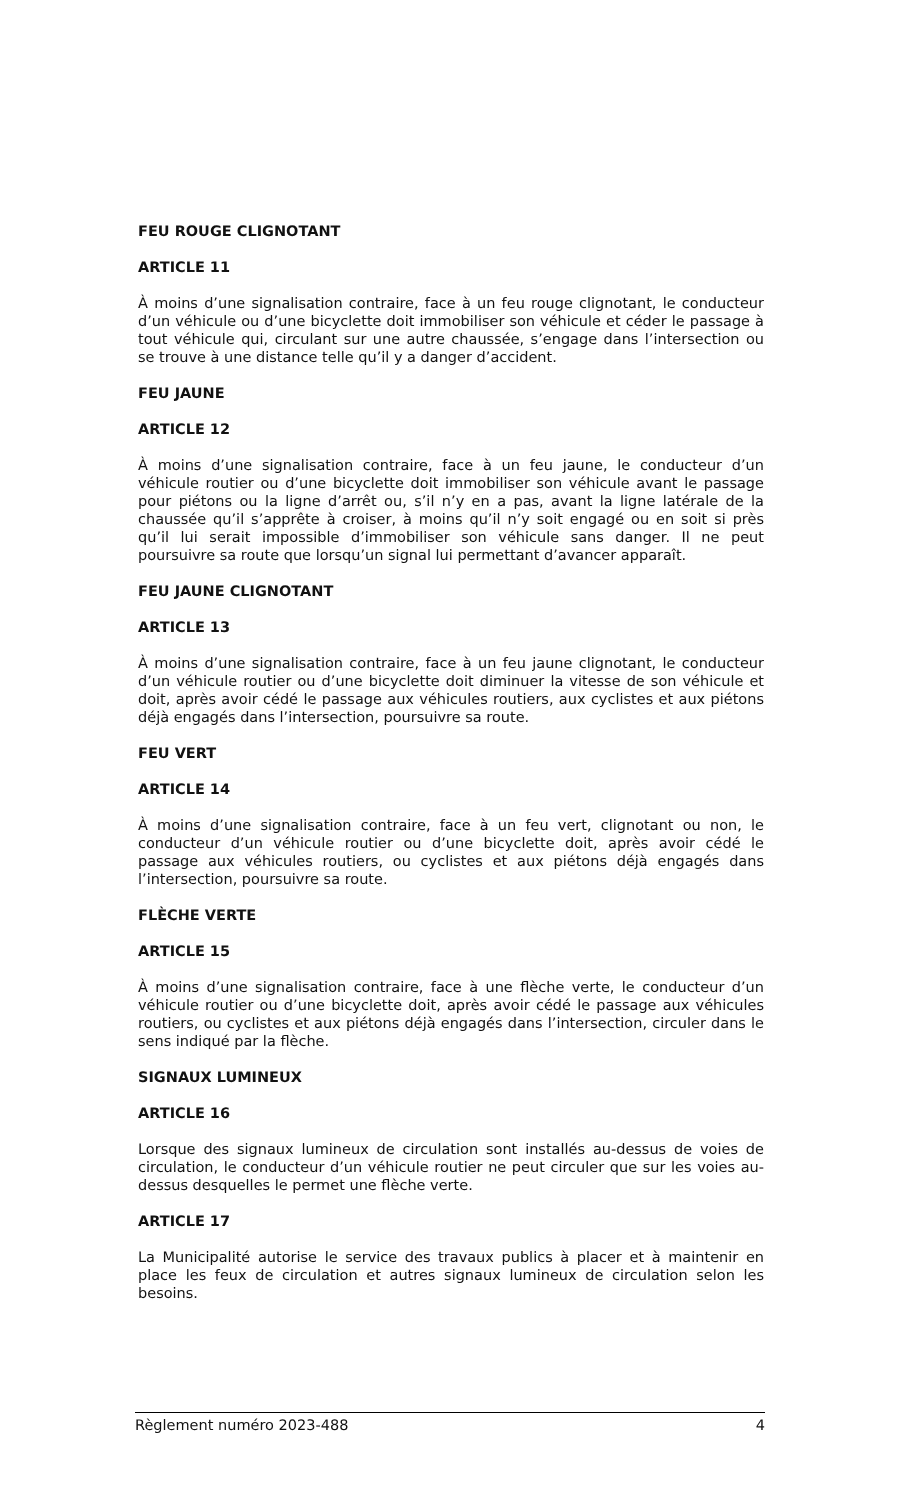FEU ROUGE CLIGNOTANT
ARTICLE 11
À moins d’une signalisation contraire, face à un feu rouge clignotant, le conducteur d’un véhicule ou d’une bicyclette doit immobiliser son véhicule et céder le passage à tout véhicule qui, circulant sur une autre chaussée, s’engage dans l’intersection ou se trouve à une distance telle qu’il y a danger d’accident.
FEU JAUNE
ARTICLE 12
À moins d’une signalisation contraire, face à un feu jaune, le conducteur d’un véhicule routier ou d’une bicyclette doit immobiliser son véhicule avant le passage pour piétons ou la ligne d’arrêt ou, s’il n’y en a pas, avant la ligne latérale de la chaussée qu’il s’apprête à croiser, à moins qu’il n’y soit engagé ou en soit si près qu’il lui serait impossible d’immobiliser son véhicule sans danger. Il ne peut poursuivre sa route que lorsqu’un signal lui permettant d’avancer apparaît.
FEU JAUNE CLIGNOTANT
ARTICLE 13
À moins d’une signalisation contraire, face à un feu jaune clignotant, le conducteur d’un véhicule routier ou d’une bicyclette doit diminuer la vitesse de son véhicule et doit, après avoir cédé le passage aux véhicules routiers, aux cyclistes et aux piétons déjà engagés dans l’intersection, poursuivre sa route.
FEU VERT
ARTICLE 14
À moins d’une signalisation contraire, face à un feu vert, clignotant ou non, le conducteur d’un véhicule routier ou d’une bicyclette doit, après avoir cédé le passage aux véhicules routiers, ou cyclistes et aux piétons déjà engagés dans l’intersection, poursuivre sa route.
FLÈCHE VERTE
ARTICLE 15
À moins d’une signalisation contraire, face à une flèche verte, le conducteur d’un véhicule routier ou d’une bicyclette doit, après avoir cédé le passage aux véhicules routiers, ou cyclistes et aux piétons déjà engagés dans l’intersection, circuler dans le sens indiqué par la flèche.
SIGNAUX LUMINEUX
ARTICLE 16
Lorsque des signaux lumineux de circulation sont installés au-dessus de voies de circulation, le conducteur d’un véhicule routier ne peut circuler que sur les voies au-dessus desquelles le permet une flèche verte.
ARTICLE 17
La Municipalité autorise le service des travaux publics à placer et à maintenir en place les feux de circulation et autres signaux lumineux de circulation selon les besoins.
Règlement numéro 2023-488 4